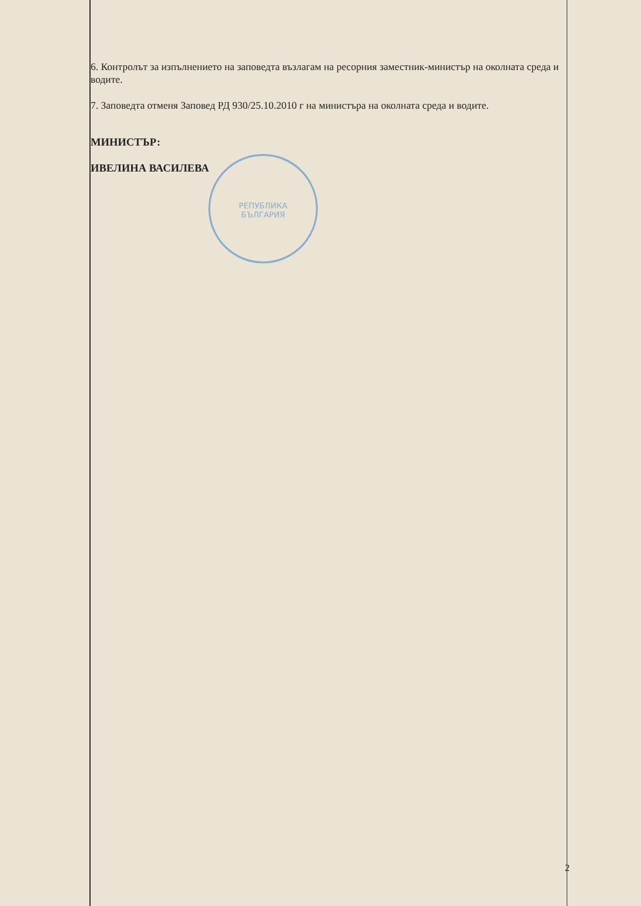РЕПУБЛИКА
БЪЛГАРИЯ
6. Контролът за изпълнението на заповедта възлагам на ресорния заместник-министър на околната среда и водите.
7. Заповедта отменя Заповед РД 930/25.10.2010 г на министъра на околната среда и водите.
МИНИСТЪР:
ИВЕЛИНА ВАСИЛЕВА
2